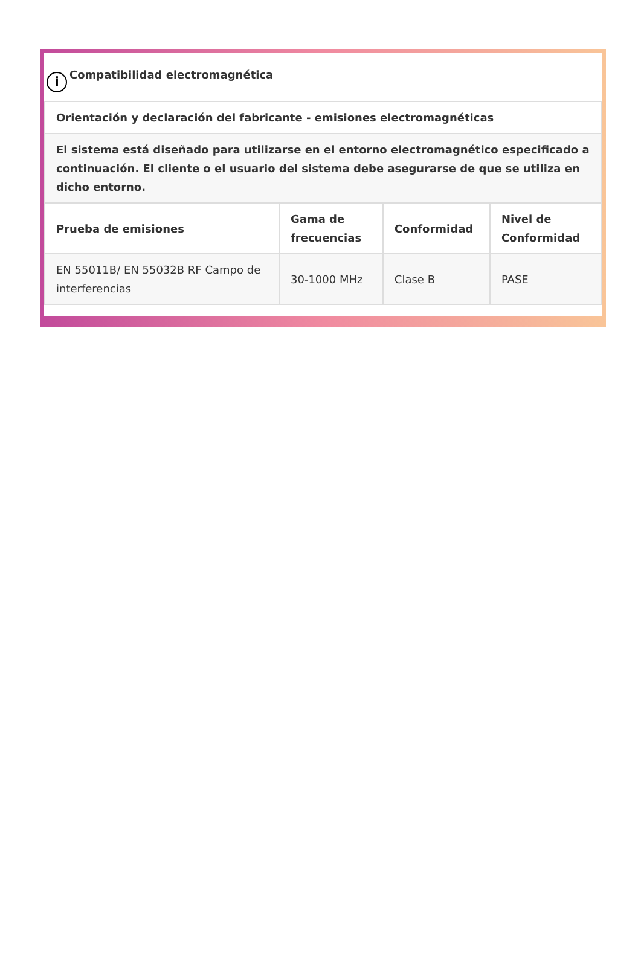i Compatibilidad electromagnética
| Orientación y declaración del fabricante - emisiones electromagnéticas | | | |
| --- | --- | --- | --- |
| El sistema está diseñado para utilizarse en el entorno electromagnético especificado a continuación. El cliente o el usuario del sistema debe asegurarse de que se utiliza en dicho entorno. | | | |
| Prueba de emisiones | Gama de frecuencias | Conformidad | Nivel de Conformidad |
| EN 55011B/ EN 55032B RF Campo de interferencias | 30-1000 MHz | Clase B | PASE |